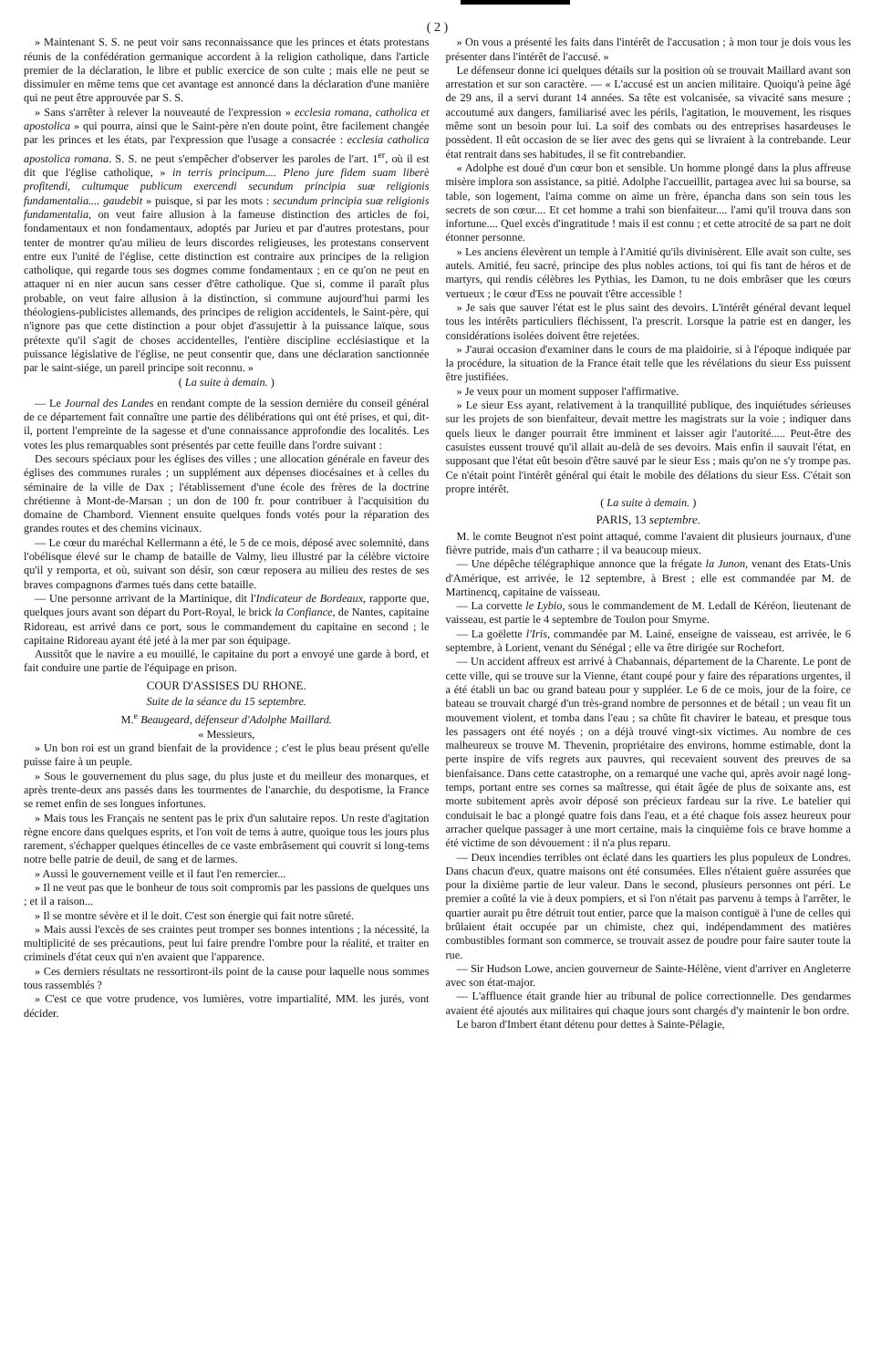( 2 )
» Maintenant S. S. ne peut voir sans reconnaissance que les princes et états protestans réunis de la confédération germanique accordent à la religion catholique, dans l'article premier de la déclaration, le libre et public exercice de son culte ; mais elle ne peut se dissimuler en même tems que cet avantage est annoncé dans la déclaration d'une manière qui ne peut être approuvée par S. S.
» Sans s'arrêter à relever la nouveauté de l'expression » ecclesia romana, catholica et apostolica » qui pourra, ainsi que le Saint-père n'en doute point, être facilement changée par les princes et les états, par l'expression que l'usage a consacrée : ecclesia catholica apostolica romana. S. S. ne peut s'empêcher d'observer les paroles de l'art. 1<sup>er</sup>, où il est dit que l'église catholique, » in terris principum.... Pleno jure fidem suam liberè profitendi, cultumque publicum exercendi secundum principia suæ religionis fundamentalia.... gaudebit » puisque, si par les mots : secundum principia suæ religionis fundamentalia, on veut faire allusion à la fameuse distinction des articles de foi, fondamentaux et non fondamentaux, adoptés par Jurieu et par d'autres protestans, pour tenter de montrer qu'au milieu de leurs discordes religieuses, les protestans conservent entre eux l'unité de l'église, cette distinction est contraire aux principes de la religion catholique, qui regarde tous ses dogmes comme fondamentaux ; en ce qu'on ne peut en attaquer ni en nier aucun sans cesser d'être catholique. Que si, comme il paraît plus probable, on veut faire allusion à la distinction, si commune aujourd'hui parmi les théologiens-publicistes allemands, des principes de religion accidentels, le Saint-père, qui n'ignore pas que cette distinction a pour objet d'assujettir à la puissance laïque, sous prétexte qu'il s'agit de choses accidentelles, l'entière discipline ecclésiastique et la puissance législative de l'église, ne peut consentir que, dans une déclaration sanctionnée par le saint-siége, un pareil principe soit reconnu. »
( La suite à demain. )
— Le Journal des Landes en rendant compte de la session dernière du conseil général de ce département fait connaître une partie des délibérations qui ont été prises, et qui, dit-il, portent l'empreinte de la sagesse et d'une connaissance approfondie des localités. Les votes les plus remarquables sont présentés par cette feuille dans l'ordre suivant :
Des secours spéciaux pour les églises des villes ; une allocation générale en faveur des églises des communes rurales ; un supplément aux dépenses diocésaines et à celles du séminaire de la ville de Dax ; l'établissement d'une école des frères de la doctrine chrétienne à Mont-de-Marsan ; un don de 100 fr. pour contribuer à l'acquisition du domaine de Chambord. Viennent ensuite quelques fonds votés pour la réparation des grandes routes et des chemins vicinaux.
— Le cœur du maréchal Kellermann a été, le 5 de ce mois, déposé avec solemnité, dans l'obélisque élevé sur le champ de bataille de Valmy, lieu illustré par la célèbre victoire qu'il y remporta, et où, suivant son désir, son cœur reposera au milieu des restes de ses braves compagnons d'armes tués dans cette bataille.
— Une personne arrivant de la Martinique, dit l'Indicateur de Bordeaux, rapporte que, quelques jours avant son départ du Port-Royal, le brick la Confiance, de Nantes, capitaine Ridoreau, est arrivé dans ce port, sous le commandement du capitaine en second ; le capitaine Ridoreau ayant été jeté à la mer par son équipage.
Aussitôt que le navire a eu mouillé, le capitaine du port a envoyé une garde à bord, et fait conduire une partie de l'équipage en prison.
COUR D'ASSISES DU RHONE.
Suite de la séance du 15 septembre.
M.<sup>e</sup> Beaugeard, défenseur d'Adolphe Maillard.
« Messieurs,
» Un bon roi est un grand bienfait de la providence ; c'est le plus beau présent qu'elle puisse faire à un peuple.
» Sous le gouvernement du plus sage, du plus juste et du meilleur des monarques, et après trente-deux ans passés dans les tourmentes de l'anarchie, du despotisme, la France se remet enfin de ses longues infortunes.
» Mais tous les Français ne sentent pas le prix d'un salutaire repos. Un reste d'agitation règne encore dans quelques esprits, et l'on voit de tems à autre, quoique tous les jours plus rarement, s'échapper quelques étincelles de ce vaste embrâsement qui couvrit si long-tems notre belle patrie de deuil, de sang et de larmes.
» Aussi le gouvernement veille et il faut l'en remercier...
» Il ne veut pas que le bonheur de tous soit compromis par les passions de quelques uns ; et il a raison...
» Il se montre sévère et il le doit. C'est son énergie qui fait notre sûreté.
» Mais aussi l'excès de ses craintes peut tromper ses bonnes intentions ; la nécessité, la multiplicité de ses précautions, peut lui faire prendre l'ombre pour la réalité, et traiter en criminels d'état ceux qui n'en avaient que l'apparence.
» Ces derniers résultats ne ressortiront-ils point de la cause pour laquelle nous sommes tous rassemblés ?
» C'est ce que votre prudence, vos lumières, votre impartialité, MM. les jurés, vont décider.
» On vous a présenté les faits dans l'intérêt de l'accusation ; à mon tour je dois vous les présenter dans l'intérêt de l'accusé. »
Le défenseur donne ici quelques détails sur la position où se trouvait Maillard avant son arrestation et sur son caractère. — « L'accusé est un ancien militaire. Quoiqu'à peine âgé de 29 ans, il a servi durant 14 années. Sa tête est volcanisée, sa vivacité sans mesure ; accoutumé aux dangers, familiarisé avec les périls, l'agitation, le mouvement, les risques même sont un besoin pour lui. La soif des combats ou des entreprises hasardeuses le possèdent. Il eût occasion de se lier avec des gens qui se livraient à la contrebande. Leur état rentrait dans ses habitudes, il se fit contrebandier.
« Adolphe est doué d'un cœur bon et sensible. Un homme plongé dans la plus affreuse misère implora son assistance, sa pitié. Adolphe l'accueillit, partagea avec lui sa bourse, sa table, son logement, l'aima comme on aime un frère, épancha dans son sein tous les secrets de son cœur.... Et cet homme a trahi son bienfaiteur.... l'ami qu'il trouva dans son infortune.... Quel excès d'ingratitude ! mais il est connu ; et cette atrocité de sa part ne doit étonner personne.
» Les anciens élevèrent un temple à l'Amitié qu'ils divinisèrent. Elle avait son culte, ses autels. Amitié, feu sacré, principe des plus nobles actions, toi qui fis tant de héros et de martyrs, qui rendis célèbres les Pythias, les Damon, tu ne dois embrâser que les cœurs vertueux ; le cœur d'Ess ne pouvait t'être accessible !
» Je sais que sauver l'état est le plus saint des devoirs. L'intérêt général devant lequel tous les intérêts particuliers fléchissent, l'a prescrit. Lorsque la patrie est en danger, les considérations isolées doivent être rejetées.
» J'aurai occasion d'examiner dans le cours de ma plaidoirie, si à l'époque indiquée par la procédure, la situation de la France était telle que les révélations du sieur Ess puissent être justifiées.
» Je veux pour un moment supposer l'affirmative.
» Le sieur Ess ayant, relativement à la tranquillité publique, des inquiétudes sérieuses sur les projets de son bienfaiteur, devait mettre les magistrats sur la voie ; indiquer dans quels lieux le danger pourrait être imminent et laisser agir l'autorité..... Peut-être des casuistes eussent trouvé qu'il allait au-delà de ses devoirs. Mais enfin il sauvait l'état, en supposant que l'état eût besoin d'être sauvé par le sieur Ess ; mais qu'on ne s'y trompe pas. Ce n'était point l'intérêt général qui était le mobile des délations du sieur Ess. C'était son propre intérêt.
( La suite à demain. )
PARIS, 13 septembre.
M. le comte Beugnot n'est point attaqué, comme l'avaient dit plusieurs journaux, d'une fièvre putride, mais d'un catharre ; il va beaucoup mieux.
— Une dépêche télégraphique annonce que la frégate la Junon, venant des Etats-Unis d'Amérique, est arrivée, le 12 septembre, à Brest ; elle est commandée par M. de Martinencq, capitaine de vaisseau.
— La corvette le Lybio, sous le commandement de M. Ledall de Kéréon, lieutenant de vaisseau, est partie le 4 septembre de Toulon pour Smyrne.
— La goëlette l'Iris, commandée par M. Lainé, enseigne de vaisseau, est arrivée, le 6 septembre, à Lorient, venant du Sénégal ; elle va être dirigée sur Rochefort.
— Un accident affreux est arrivé à Chabannais, département de la Charente. Le pont de cette ville, qui se trouve sur la Vienne, étant coupé pour y faire des réparations urgentes, il a été établi un bac ou grand bateau pour y suppléer. Le 6 de ce mois, jour de la foire, ce bateau se trouvait chargé d'un très-grand nombre de personnes et de bétail ; un veau fit un mouvement violent, et tomba dans l'eau ; sa chûte fit chavirer le bateau, et presque tous les passagers ont été noyés ; on a déjà trouvé vingt-six victimes. Au nombre de ces malheureux se trouve M. Thevenin, propriétaire des environs, homme estimable, dont la perte inspire de vifs regrets aux pauvres, qui recevaient souvent des preuves de sa bienfaisance. Dans cette catastrophe, on a remarqué une vache qui, après avoir nagé long-temps, portant entre ses cornes sa maîtresse, qui était âgée de plus de soixante ans, est morte subitement après avoir déposé son précieux fardeau sur la rive. Le batelier qui conduisait le bac a plongé quatre fois dans l'eau, et a été chaque fois assez heureux pour arracher quelque passager à une mort certaine, mais la cinquième fois ce brave homme a été victime de son dévouement : il n'a plus reparu.
— Deux incendies terribles ont éclaté dans les quartiers les plus populeux de Londres. Dans chacun d'eux, quatre maisons ont été consumées. Elles n'étaient guère assurées que pour la dixième partie de leur valeur. Dans le second, plusieurs personnes ont péri. Le premier a coûté la vie à deux pompiers, et si l'on n'était pas parvenu à temps à l'arrêter, le quartier aurait pu être détruit tout entier, parce que la maison contiguë à l'une de celles qui brûlaient était occupée par un chimiste, chez qui, indépendamment des matières combustibles formant son commerce, se trouvait assez de poudre pour faire sauter toute la rue.
— Sir Hudson Lowe, ancien gouverneur de Sainte-Hélène, vient d'arriver en Angleterre avec son état-major.
— L'affluence était grande hier au tribunal de police correctionnelle. Des gendarmes avaient été ajoutés aux militaires qui chaque jours sont chargés d'y maintenir le bon ordre.
Le baron d'Imbert étant détenu pour dettes à Sainte-Pélagie,